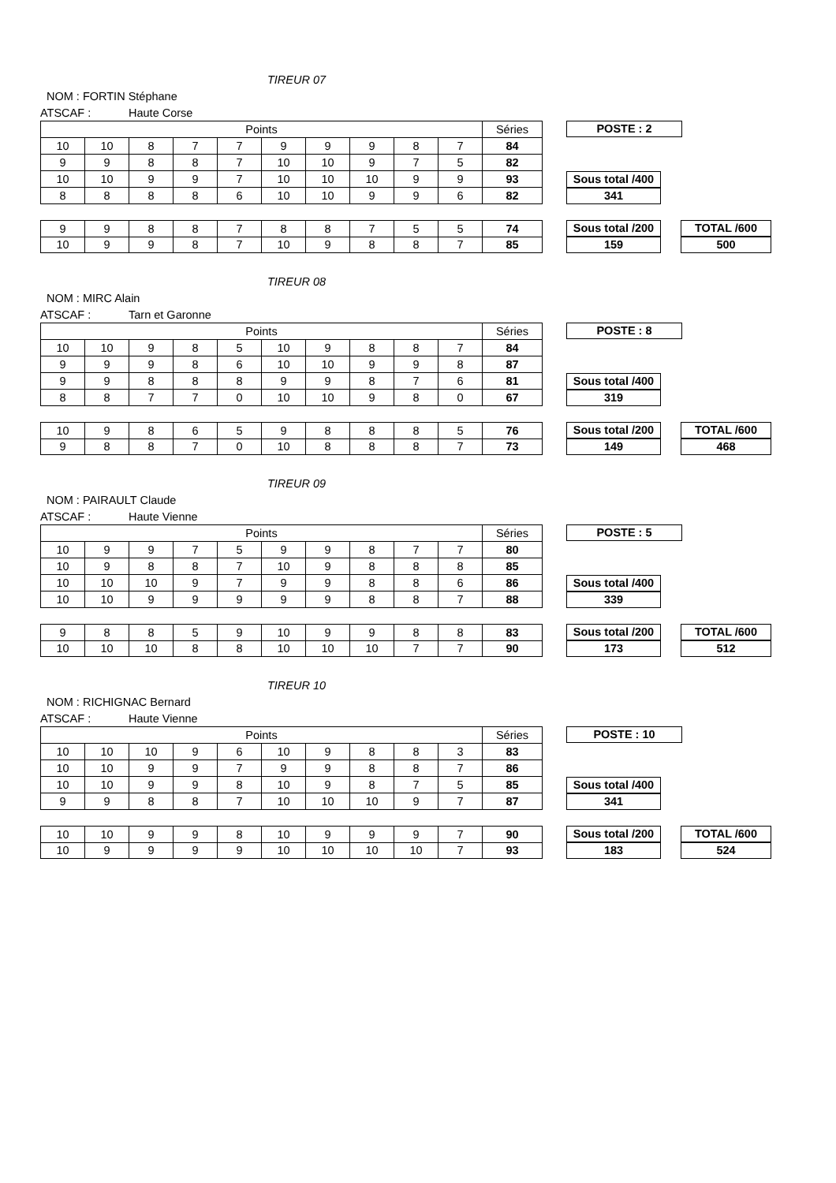TIREUR 07
NOM : FORTIN Stéphane
ATSCAF : Haute Corse
| Points | | | | | | | | | | Séries |
| --- | --- | --- | --- | --- | --- | --- | --- | --- | --- | --- |
| 10 | 10 | 8 | 7 | 7 | 9 | 9 | 9 | 8 | 7 | 84 |
| 9 | 9 | 8 | 8 | 7 | 10 | 10 | 9 | 7 | 5 | 82 |
| 10 | 10 | 9 | 9 | 7 | 10 | 10 | 10 | 9 | 9 | 93 |
| 8 | 8 | 8 | 8 | 6 | 10 | 10 | 9 | 9 | 6 | 82 |
POSTE : 2
Sous total /400
341
| 9 | 9 | 8 | 8 | 7 | 8 | 8 | 7 | 5 | 5 | 74 |
| 10 | 9 | 9 | 8 | 7 | 10 | 9 | 8 | 8 | 7 | 85 |
Sous total /200
159
TOTAL /600
500
TIREUR 08
NOM : MIRC Alain
ATSCAF : Tarn et Garonne
| Points | | | | | | | | | | Séries |
| --- | --- | --- | --- | --- | --- | --- | --- | --- | --- | --- |
| 10 | 10 | 9 | 8 | 5 | 10 | 9 | 8 | 8 | 7 | 84 |
| 9 | 9 | 9 | 8 | 6 | 10 | 10 | 9 | 9 | 8 | 87 |
| 9 | 9 | 8 | 8 | 8 | 9 | 9 | 8 | 7 | 6 | 81 |
| 8 | 8 | 7 | 7 | 0 | 10 | 10 | 9 | 8 | 0 | 67 |
POSTE : 8
Sous total /400
319
| 10 | 9 | 8 | 6 | 5 | 9 | 8 | 8 | 8 | 5 | 76 |
| 9 | 8 | 8 | 7 | 0 | 10 | 8 | 8 | 8 | 7 | 73 |
Sous total /200
149
TOTAL /600
468
TIREUR 09
NOM : PAIRAULT Claude
ATSCAF : Haute Vienne
| Points | | | | | | | | | | Séries |
| --- | --- | --- | --- | --- | --- | --- | --- | --- | --- | --- |
| 10 | 9 | 9 | 7 | 5 | 9 | 9 | 8 | 7 | 7 | 80 |
| 10 | 9 | 8 | 8 | 7 | 10 | 9 | 8 | 8 | 8 | 85 |
| 10 | 10 | 10 | 9 | 7 | 9 | 9 | 8 | 8 | 6 | 86 |
| 10 | 10 | 9 | 9 | 9 | 9 | 9 | 8 | 8 | 7 | 88 |
POSTE : 5
Sous total /400
339
| 9 | 8 | 8 | 5 | 9 | 10 | 9 | 9 | 8 | 8 | 83 |
| 10 | 10 | 10 | 8 | 8 | 10 | 10 | 10 | 7 | 7 | 90 |
Sous total /200
173
TOTAL /600
512
TIREUR 10
NOM : RICHIGNAC Bernard
ATSCAF : Haute Vienne
| Points | | | | | | | | | | Séries |
| --- | --- | --- | --- | --- | --- | --- | --- | --- | --- | --- |
| 10 | 10 | 10 | 9 | 6 | 10 | 9 | 8 | 8 | 3 | 83 |
| 10 | 10 | 9 | 9 | 7 | 9 | 9 | 8 | 8 | 7 | 86 |
| 10 | 10 | 9 | 9 | 8 | 10 | 9 | 8 | 7 | 5 | 85 |
| 9 | 9 | 8 | 8 | 7 | 10 | 10 | 10 | 9 | 7 | 87 |
POSTE : 10
Sous total /400
341
| 10 | 10 | 9 | 9 | 8 | 10 | 9 | 9 | 9 | 7 | 90 |
| 10 | 9 | 9 | 9 | 9 | 10 | 10 | 10 | 10 | 7 | 93 |
Sous total /200
183
TOTAL /600
524